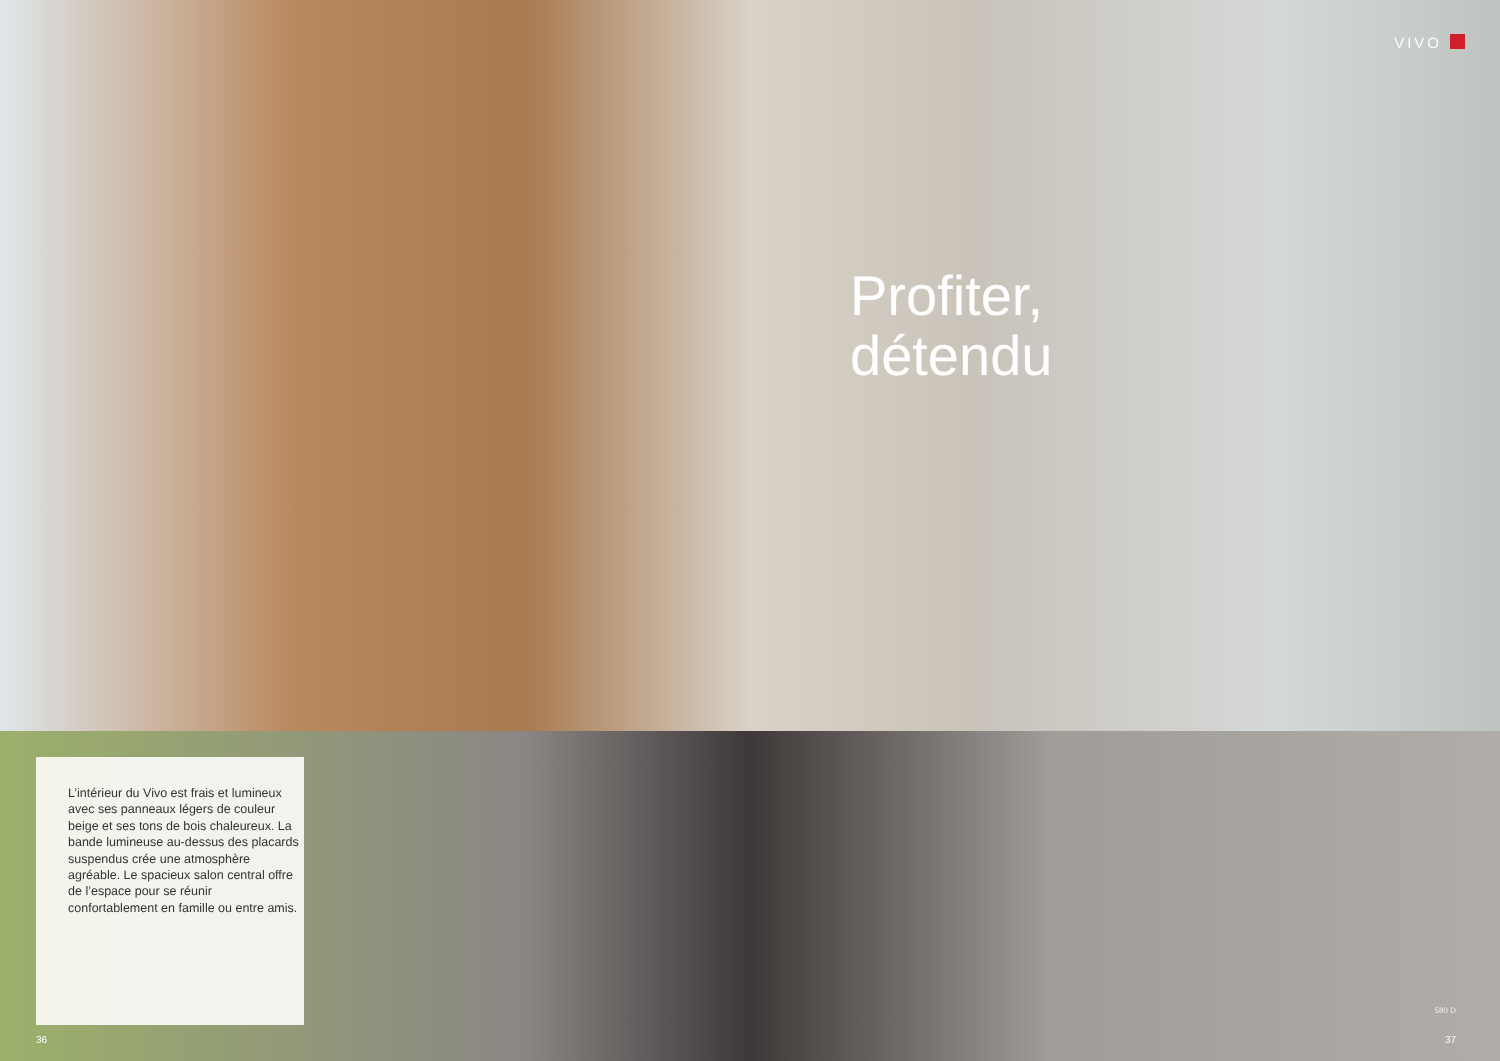VIVO
Profiter,
détendu
L’intérieur du Vivo est frais et lumineux avec ses panneaux légers de couleur beige et ses tons de bois chaleureux. La bande lumineuse au-dessus des placards suspendus crée une atmosphère agréable. Le spacieux salon central offre de l’espace pour se réunir confortablement en famille ou entre amis.
580 D
36 37